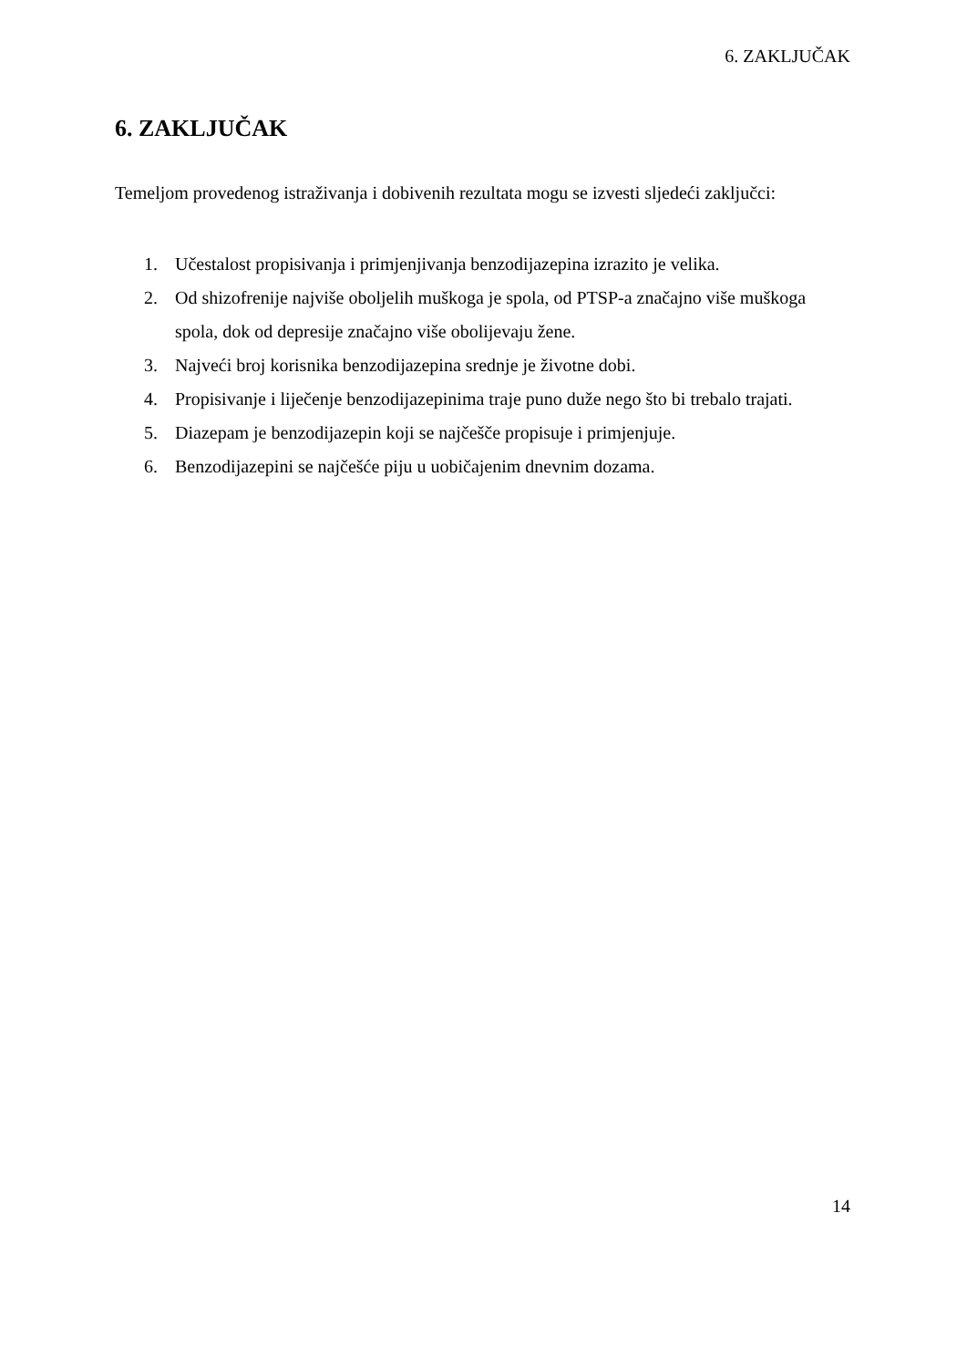6. ZAKLJUČAK
6. ZAKLJUČAK
Temeljom provedenog istraživanja i dobivenih rezultata mogu se izvesti sljedeći zaključci:
1. Učestalost propisivanja i primjenjivanja benzodijazepina izrazito je velika.
2. Od shizofrenije najviše oboljelih muškoga je spola, od PTSP-a značajno više muškoga spola, dok od depresije značajno više obolijevaju žene.
3. Najveći broj korisnika benzodijazepina srednje je životne dobi.
4. Propisivanje i liječenje benzodijazepinima traje puno duže nego što bi trebalo trajati.
5. Diazepam je benzodijazepin koji se najčešče propisuje i primjenjuje.
6. Benzodijazepini se najčešće piju u uobičajenim dnevnim dozama.
14